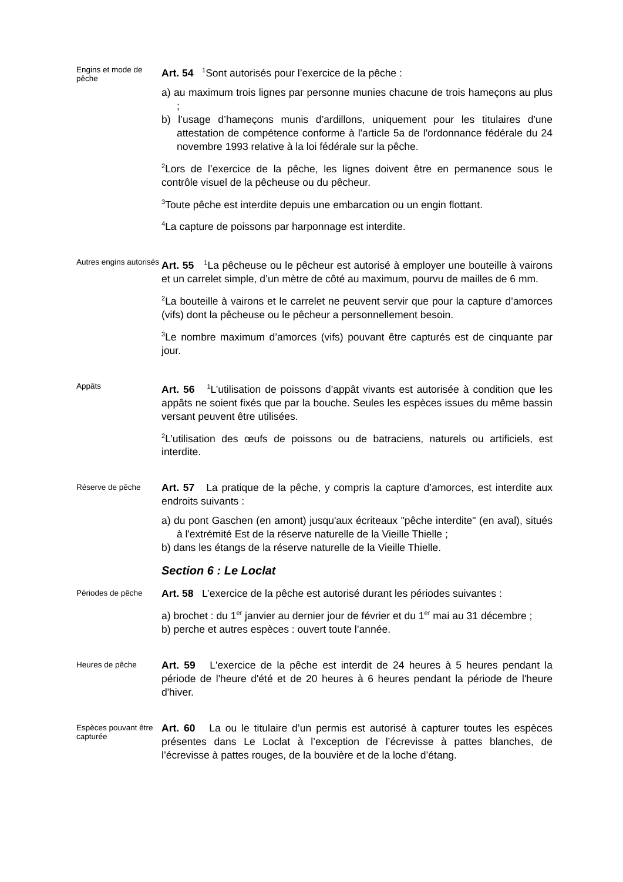Engins et mode de pêche
Art. 54 <sup>1</sup>Sont autorisés pour l’exercice de la pêche :
a) au maximum trois lignes par personne munies chacune de trois hameçons au plus ;
b) l’usage d’hameçons munis d’ardillons, uniquement pour les titulaires d'une attestation de compétence conforme à l'article 5a de l'ordonnance fédérale du 24 novembre 1993 relative à la loi fédérale sur la pêche.
<sup>2</sup> Lors de l’exercice de la pêche, les lignes doivent être en permanence sous le contrôle visuel de la pêcheuse ou du pêcheur.
<sup>3</sup> Toute pêche est interdite depuis une embarcation ou un engin flottant.
<sup>4</sup> La capture de poissons par harponnage est interdite.
Autres engins autorisés
Art. 55 <sup>1</sup>La pêcheuse ou le pêcheur est autorisé à employer une bouteille à vairons et un carrelet simple, d’un mètre de côté au maximum, pourvu de mailles de 6 mm.
<sup>2</sup> La bouteille à vairons et le carrelet ne peuvent servir que pour la capture d’amorces (vifs) dont la pêcheuse ou le pêcheur a personnellement besoin.
<sup>3</sup> Le nombre maximum d’amorces (vifs) pouvant être capturés est de cinquante par jour.
Appâts
Art. 56 <sup>1</sup>L’utilisation de poissons d’appât vivants est autorisée à condition que les appâts ne soient fixés que par la bouche. Seules les espèces issues du même bassin versant peuvent être utilisées.
<sup>2</sup> L’utilisation des œufs de poissons ou de batraciens, naturels ou artificiels, est interdite.
Réserve de pêche
Art. 57 La pratique de la pêche, y compris la capture d’amorces, est interdite aux endroits suivants :
a) du pont Gaschen (en amont) jusqu'aux écriteaux "pêche interdite" (en aval), situés à l'extrémité Est de la réserve naturelle de la Vieille Thielle ;
b) dans les étangs de la réserve naturelle de la Vieille Thielle.
Section 6 : Le Loclat
Périodes de pêche
Art. 58 L’exercice de la pêche est autorisé durant les périodes suivantes :
a) brochet : du 1<sup>er</sup> janvier au dernier jour de février et du 1<sup>er</sup> mai au 31 décembre ;
b) perche et autres espèces : ouvert toute l’année.
Heures de pêche
Art. 59 L'exercice de la pêche est interdit de 24 heures à 5 heures pendant la période de l'heure d'été et de 20 heures à 6 heures pendant la période de l'heure d'hiver.
Espèces pouvant être capturée
Art. 60 La ou le titulaire d’un permis est autorisé à capturer toutes les espèces présentes dans Le Loclat à l’exception de l’écrevisse à pattes blanches, de l’écrevisse à pattes rouges, de la bouvière et de la loche d’étang.